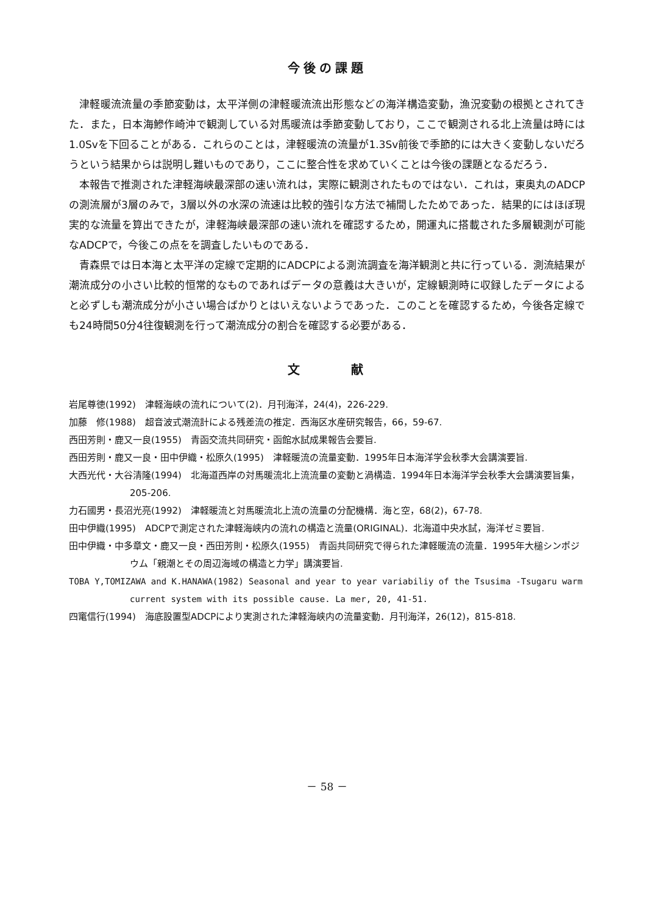今後の課題
津軽暖流流量の季節変動は，太平洋側の津軽暖流流出形態などの海洋構造変動，漁況変動の根拠とされてきた．また，日本海鰺作崎沖で観測している対馬暖流は季節変動しており，ここで観測される北上流量は時には1.0Svを下回ることがある．これらのことは，津軽暖流の流量が1.3Sv前後で季節的には大きく変動しないだろうという結果からは説明し難いものであり，ここに整合性を求めていくことは今後の課題となるだろう．
本報告で推測された津軽海峡最深部の速い流れは，実際に観測されたものではない．これは，東奥丸のADCPの測流層が3層のみで，3層以外の水深の流速は比較的強引な方法で補間したためであった．結果的にはほぼ現実的な流量を算出できたが，津軽海峡最深部の速い流れを確認するため，開運丸に搭載された多層観測が可能なADCPで，今後この点をを調査したいものである．
青森県では日本海と太平洋の定線で定期的にADCPによる測流調査を海洋観測と共に行っている．測流結果が潮流成分の小さい比較的恒常的なものであればデータの意義は大きいが，定線観測時に収録したデータによると必ずしも潮流成分が小さい場合ばかりとはいえないようであった．このことを確認するため，今後各定線でも24時間50分4往復観測を行って潮流成分の割合を確認する必要がある．
文　　　献
岩尾尊徳(1992)　津軽海峡の流れについて(2)．月刊海洋，24(4)，226-229.
加藤　修(1988)　超音波式潮流計による残差流の推定．西海区水産研究報告，66，59-67.
西田芳則・鹿又一良(1955)　青函交流共同研究・函館水試成果報告会要旨.
西田芳則・鹿又一良・田中伊織・松原久(1995)　津軽暖流の流量変動．1995年日本海洋学会秋季大会講演要旨.
大西光代・大谷清隆(1994)　北海道西岸の対馬暖流北上流流量の変動と渦構造．1994年日本海洋学会秋季大会講演要旨集，205-206.
力石國男・長沼光亮(1992)　津軽暖流と対馬暖流北上流の流量の分配機構．海と空，68(2)，67-78.
田中伊織(1995)　ADCPで測定された津軽海峡内の流れの構造と流量(ORIGINAL)．北海道中央水試，海洋ゼミ要旨.
田中伊織・中多章文・鹿又一良・西田芳則・松原久(1955)　青函共同研究で得られた津軽暖流の流量．1995年大槌シンポジウム「親潮とその周辺海域の構造と力学」講演要旨.
TOBA Y,TOMIZAWA and K.HANAWA(1982) Seasonal and year to year variabiliy of the Tsusima -Tsugaru warm current system with its possible cause. La mer, 20, 41-51.
四竃信行(1994)　海底設置型ADCPにより実測された津軽海峡内の流量変動．月刊海洋，26(12)，815-818.
－ 58 －